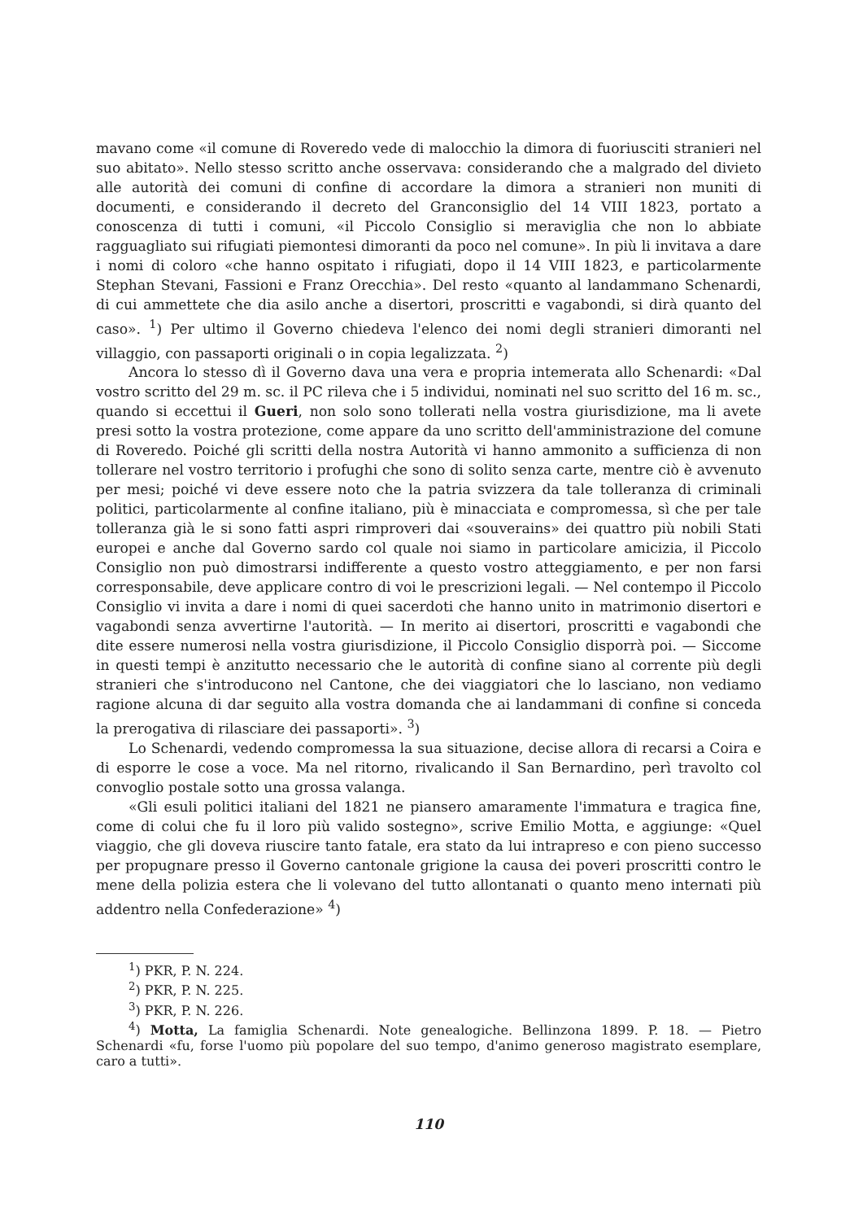mavano come «il comune di Roveredo vede di malocchio la dimora di fuoriusciti stranieri nel suo abitato». Nello stesso scritto anche osservava: considerando che a malgrado del divieto alle autorità dei comuni di confine di accordare la dimora a stranieri non muniti di documenti, e considerando il decreto del Granconsiglio del 14 VIII 1823, portato a conoscenza di tutti i comuni, «il Piccolo Consiglio si meraviglia che non lo abbiate ragguagliato sui rifugiati piemontesi dimoranti da poco nel comune». In più li invitava a dare i nomi di coloro «che hanno ospitato i rifugiati, dopo il 14 VIII 1823, e particolarmente Stephan Stevani, Fassioni e Franz Orecchia». Del resto «quanto al landammano Schenardi, di cui ammettete che dia asilo anche a disertori, proscritti e vagabondi, si dirà quanto del caso». <sup>1</sup>) Per ultimo il Governo chiedeva l'elenco dei nomi degli stranieri dimoranti nel villaggio, con passaporti originali o in copia legalizzata. <sup>2</sup>)
Ancora lo stesso dì il Governo dava una vera e propria intemerata allo Schenardi: «Dal vostro scritto del 29 m. sc. il PC rileva che i 5 individui, nominati nel suo scritto del 16 m. sc., quando si eccettui il Gueri, non solo sono tollerati nella vostra giurisdizione, ma li avete presi sotto la vostra protezione, come appare da uno scritto dell'amministrazione del comune di Roveredo. Poiché gli scritti della nostra Autorità vi hanno ammonito a sufficienza di non tollerare nel vostro territorio i profughi che sono di solito senza carte, mentre ciò è avvenuto per mesi; poiché vi deve essere noto che la patria svizzera da tale tolleranza di criminali politici, particolarmente al confine italiano, più è minacciata e compromessa, sì che per tale tolleranza già le si sono fatti aspri rimproveri dai «souverains» dei quattro più nobili Stati europei e anche dal Governo sardo col quale noi siamo in particolare amicizia, il Piccolo Consiglio non può dimostrarsi indifferente a questo vostro atteggiamento, e per non farsi corresponsabile, deve applicare contro di voi le prescrizioni legali. — Nel contempo il Piccolo Consiglio vi invita a dare i nomi di quei sacerdoti che hanno unito in matrimonio disertori e vagabondi senza avvertirne l'autorità. — In merito ai disertori, proscritti e vagabondi che dite essere numerosi nella vostra giurisdizione, il Piccolo Consiglio disporrà poi. — Siccome in questi tempi è anzitutto necessario che le autorità di confine siano al corrente più degli stranieri che s'introducono nel Cantone, che dei viaggiatori che lo lasciano, non vediamo ragione alcuna di dar seguito alla vostra domanda che ai landammani di confine si conceda la prerogativa di rilasciare dei passaporti». <sup>3</sup>)
Lo Schenardi, vedendo compromessa la sua situazione, decise allora di recarsi a Coira e di esporre le cose a voce. Ma nel ritorno, rivalicando il San Bernardino, perì travolto col convoglio postale sotto una grossa valanga.
«Gli esuli politici italiani del 1821 ne piansero amaramente l'immatura e tragica fine, come di colui che fu il loro più valido sostegno», scrive Emilio Motta, e aggiunge: «Quel viaggio, che gli doveva riuscire tanto fatale, era stato da lui intrapreso e con pieno successo per propugnare presso il Governo cantonale grigione la causa dei poveri proscritti contro le mene della polizia estera che li volevano del tutto allontanati o quanto meno internati più addentro nella Confederazione» <sup>4</sup>)
<sup>1</sup>) PKR, P. N. 224.
<sup>2</sup>) PKR, P. N. 225.
<sup>3</sup>) PKR, P. N. 226.
<sup>4</sup>) Motta, La famiglia Schenardi. Note genealogiche. Bellinzona 1899. P. 18. — Pietro Schenardi «fu, forse l'uomo più popolare del suo tempo, d'animo generoso magistrato esemplare, caro a tutti».
110